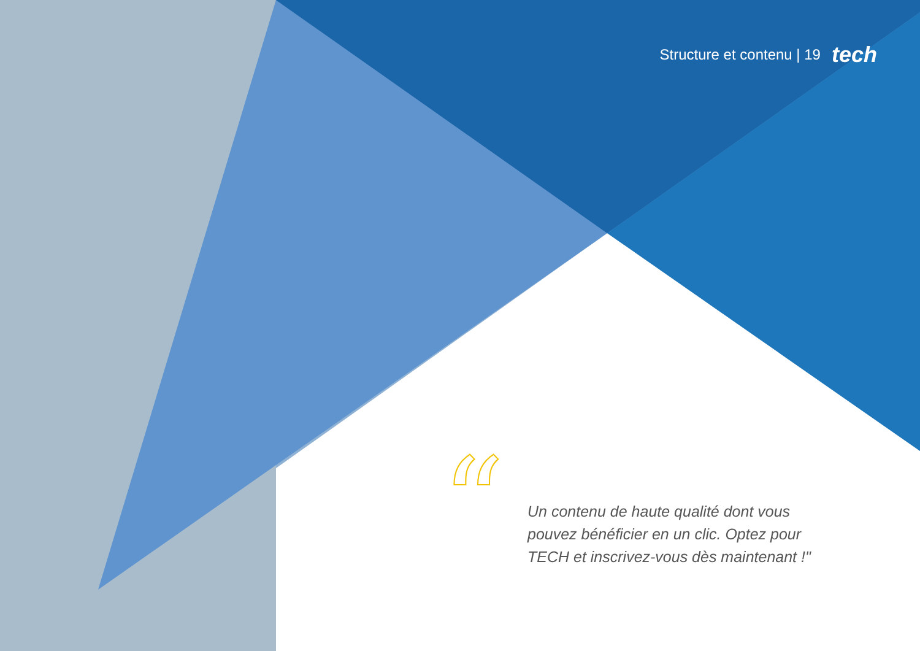Structure et contenu | 19 tech
“
Un contenu de haute qualité dont vous pouvez bénéficier en un clic. Optez pour TECH et inscrivez-vous dès maintenant !"